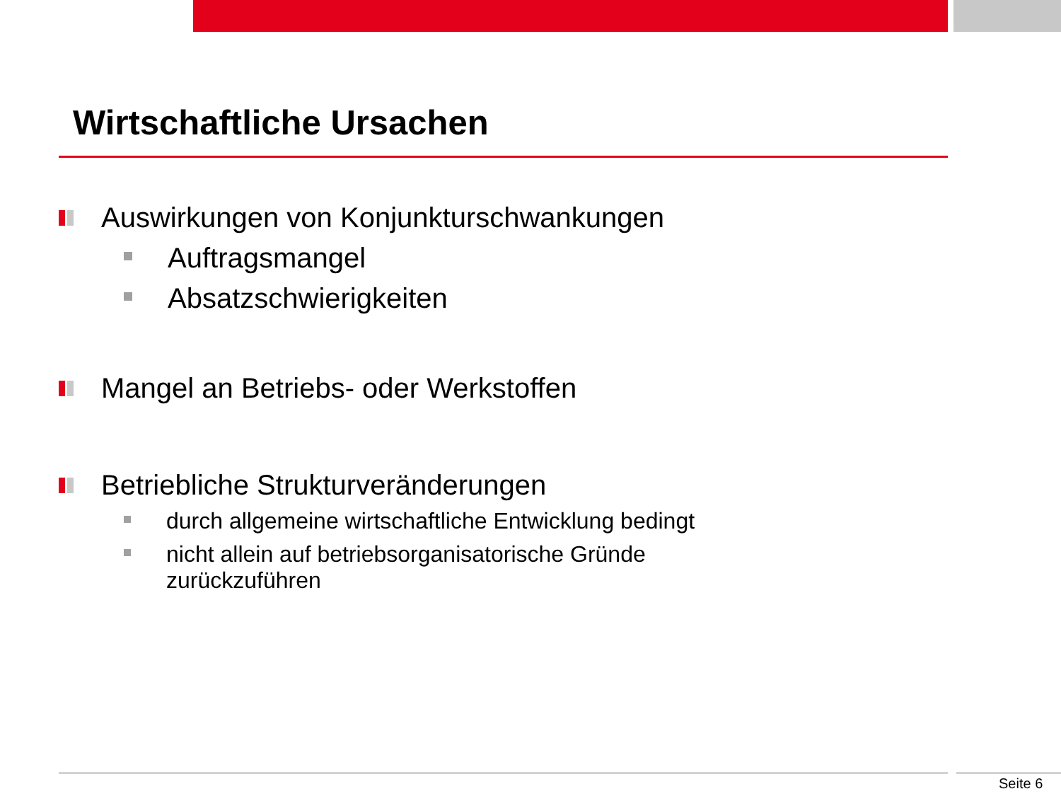Wirtschaftliche Ursachen
Auswirkungen von Konjunkturschwankungen
Auftragsmangel
Absatzschwierigkeiten
Mangel an Betriebs- oder Werkstoffen
Betriebliche Strukturveränderungen
durch allgemeine wirtschaftliche Entwicklung bedingt
nicht allein auf betriebsorganisatorische Gründe
zurückzuführen
Seite 6